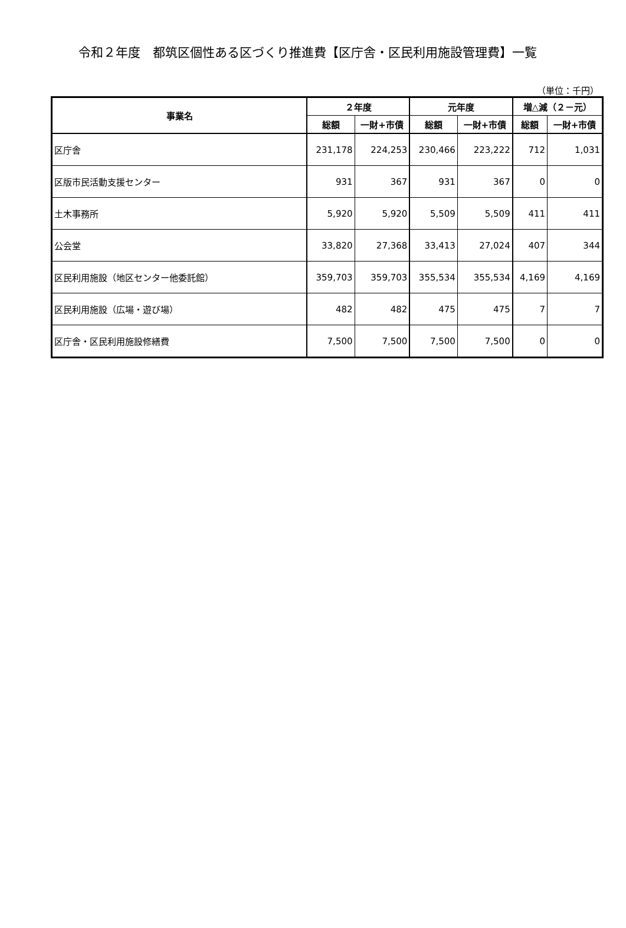令和２年度　都筑区個性ある区づくり推進費【区庁舎・区民利用施設管理費】一覧
（単位：千円）
| 事業名 | ２年度 | | 元年度 | | 増△減（２－元） | |
| --- | --- | --- | --- | --- | --- | --- |
| | 総額 | 一財+市債 | 総額 | 一財+市債 | 総額 | 一財+市債 |
| 区庁舎 | 231,178 | 224,253 | 230,466 | 223,222 | 712 | 1,031 |
| 区版市民活動支援センター | 931 | 367 | 931 | 367 | 0 | 0 |
| 土木事務所 | 5,920 | 5,920 | 5,509 | 5,509 | 411 | 411 |
| 公会堂 | 33,820 | 27,368 | 33,413 | 27,024 | 407 | 344 |
| 区民利用施設（地区センター他委託館） | 359,703 | 359,703 | 355,534 | 355,534 | 4,169 | 4,169 |
| 区民利用施設（広場・遊び場） | 482 | 482 | 475 | 475 | 7 | 7 |
| 区庁舎・区民利用施設修繕費 | 7,500 | 7,500 | 7,500 | 7,500 | 0 | 0 |